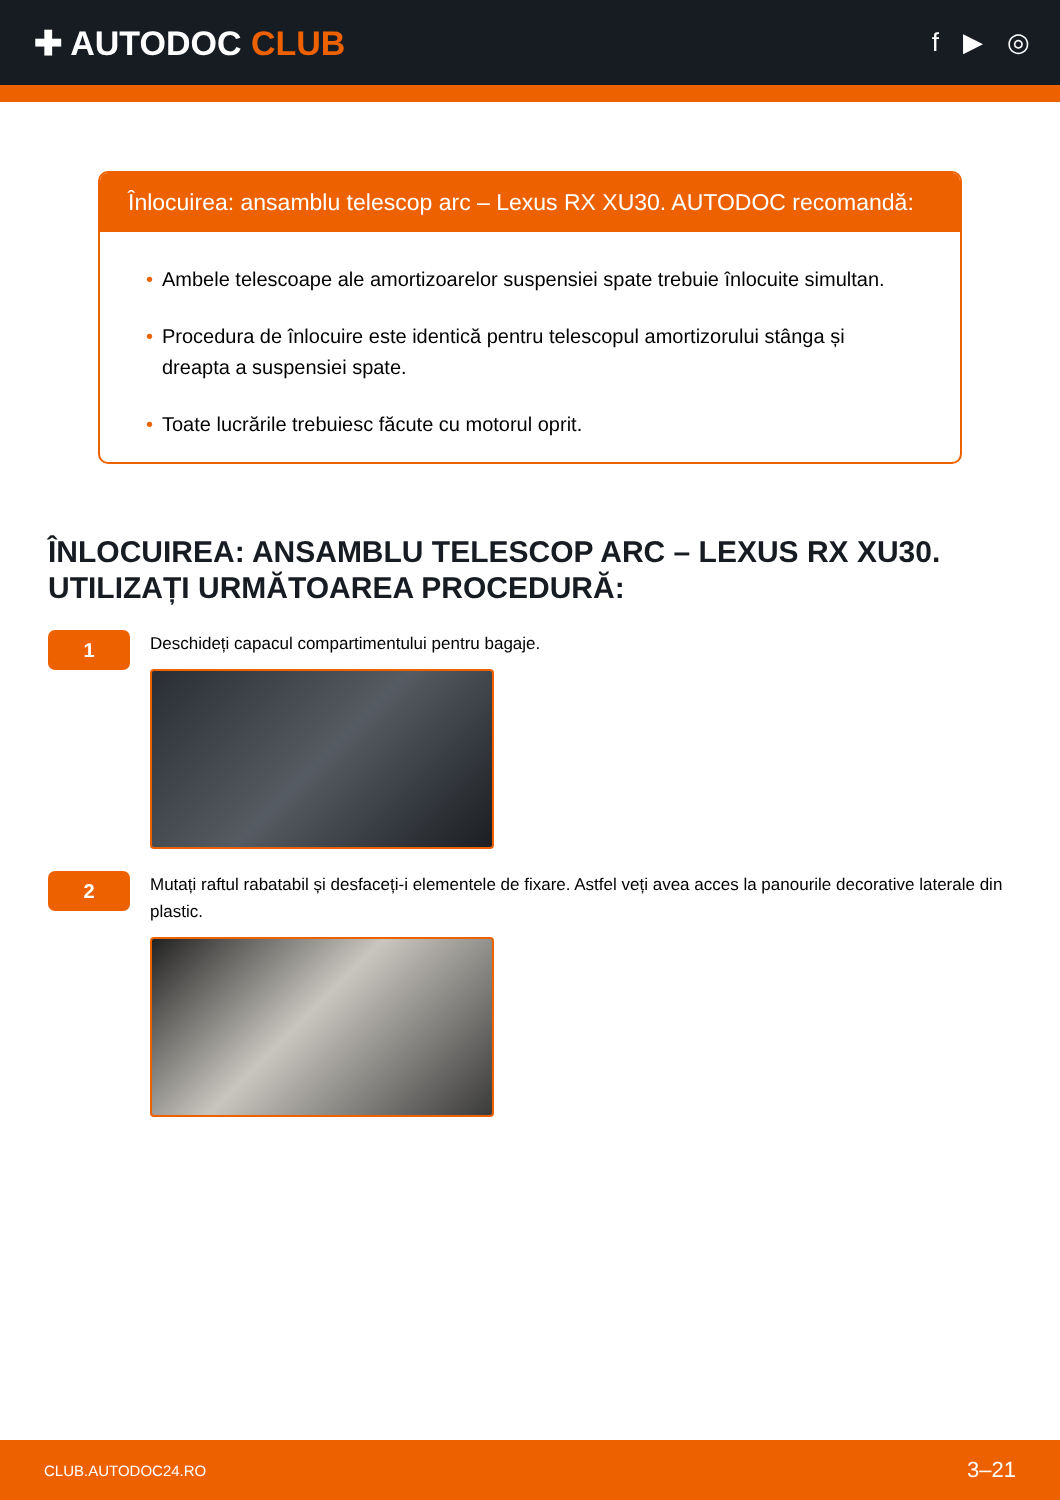✚ AUTODOC CLUB
f ▶ ◎
Înlocuirea: ansamblu telescop arc – Lexus RX XU30. AUTODOC recomandă:
• Ambele telescoape ale amortizoarelor suspensiei spate trebuie înlocuite simultan.
• Procedura de înlocuire este identică pentru telescopul amortizorului stânga și dreapta a suspensiei spate.
• Toate lucrările trebuiesc făcute cu motorul oprit.
ÎNLOCUIREA: ANSAMBLU TELESCOP ARC – LEXUS RX XU30. UTILIZAȚI URMĂTOAREA PROCEDURĂ:
1
Deschideți capacul compartimentului pentru bagaje.
2
Mutați raftul rabatabil și desfaceți-i elementele de fixare. Astfel veți avea acces la panourile decorative laterale din plastic.
CLUB.AUTODOC24.RO 3–21